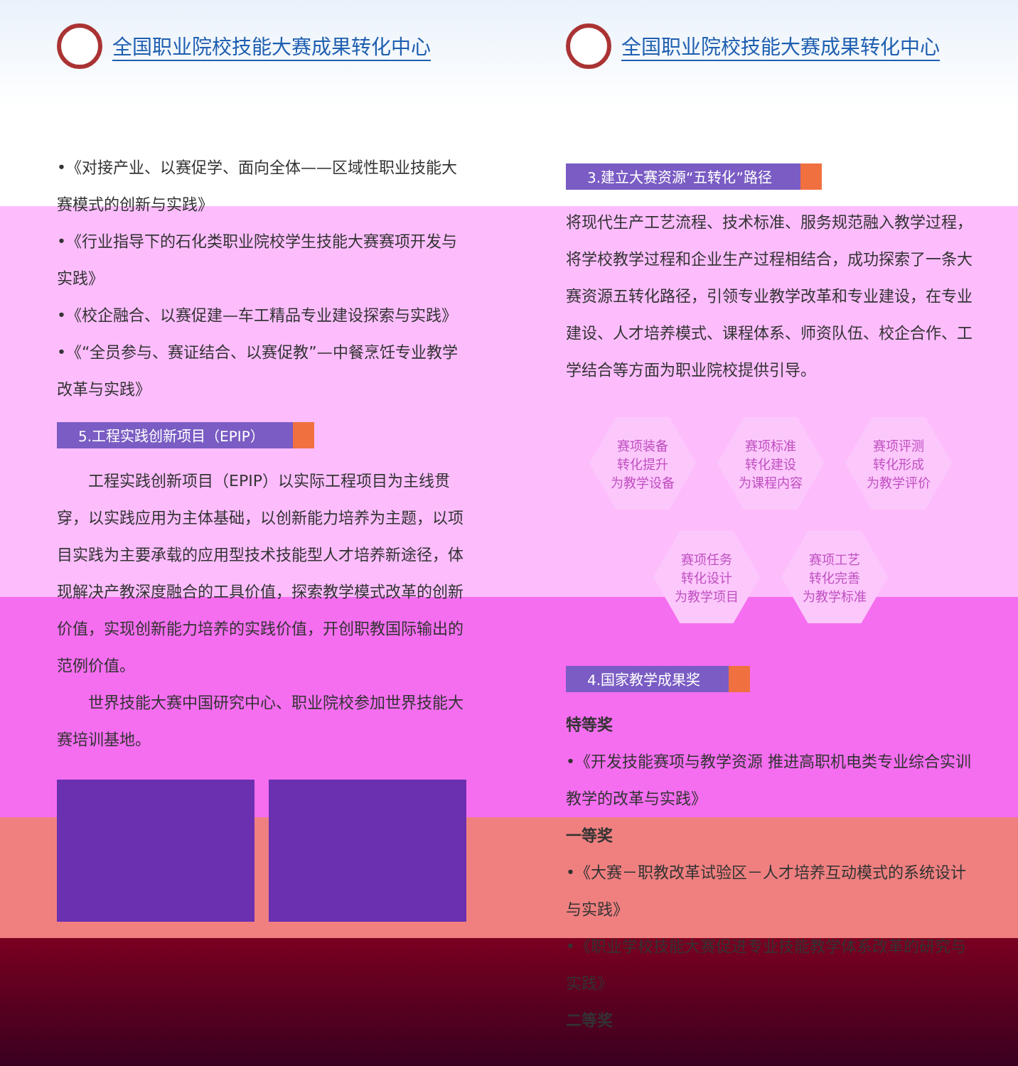全国职业院校技能大赛成果转化中心
•《对接产业、以赛促学、面向全体——区域性职业技能大赛模式的创新与实践》
•《行业指导下的石化类职业院校学生技能大赛赛项开发与实践》
•《校企融合、以赛促建—车工精品专业建设探索与实践》
•《“全员参与、赛证结合、以赛促教”—中餐烹饪专业教学改革与实践》
5.工程实践创新项目（EPIP）
　　工程实践创新项目（EPIP）以实际工程项目为主线贯穿，以实践应用为主体基础，以创新能力培养为主题，以项目实践为主要承载的应用型技术技能型人才培养新途径，体现解决产教深度融合的工具价值，探索教学模式改革的创新价值，实现创新能力培养的实践价值，开创职教国际输出的范例价值。
　　世界技能大赛中国研究中心、职业院校参加世界技能大赛培训基地。
全国职业院校技能大赛成果转化中心
3.建立大赛资源“五转化”路径
将现代生产工艺流程、技术标准、服务规范融入教学过程，将学校教学过程和企业生产过程相结合，成功探索了一条大赛资源五转化路径，引领专业教学改革和专业建设，在专业建设、人才培养模式、课程体系、师资队伍、校企合作、工学结合等方面为职业院校提供引导。
赛项装备
转化提升
为教学设备
赛项标准
转化建设
为课程内容
赛项评测
转化形成
为教学评价
赛项任务
转化设计
为教学项目
赛项工艺
转化完善
为教学标准
4.国家教学成果奖
特等奖
•《开发技能赛项与教学资源 推进高职机电类专业综合实训教学的改革与实践》
一等奖
•《大赛－职教改革试验区－人才培养互动模式的系统设计与实践》
•《职业学校技能大赛促进专业技能教学体系改革的研究与实践》
二等奖